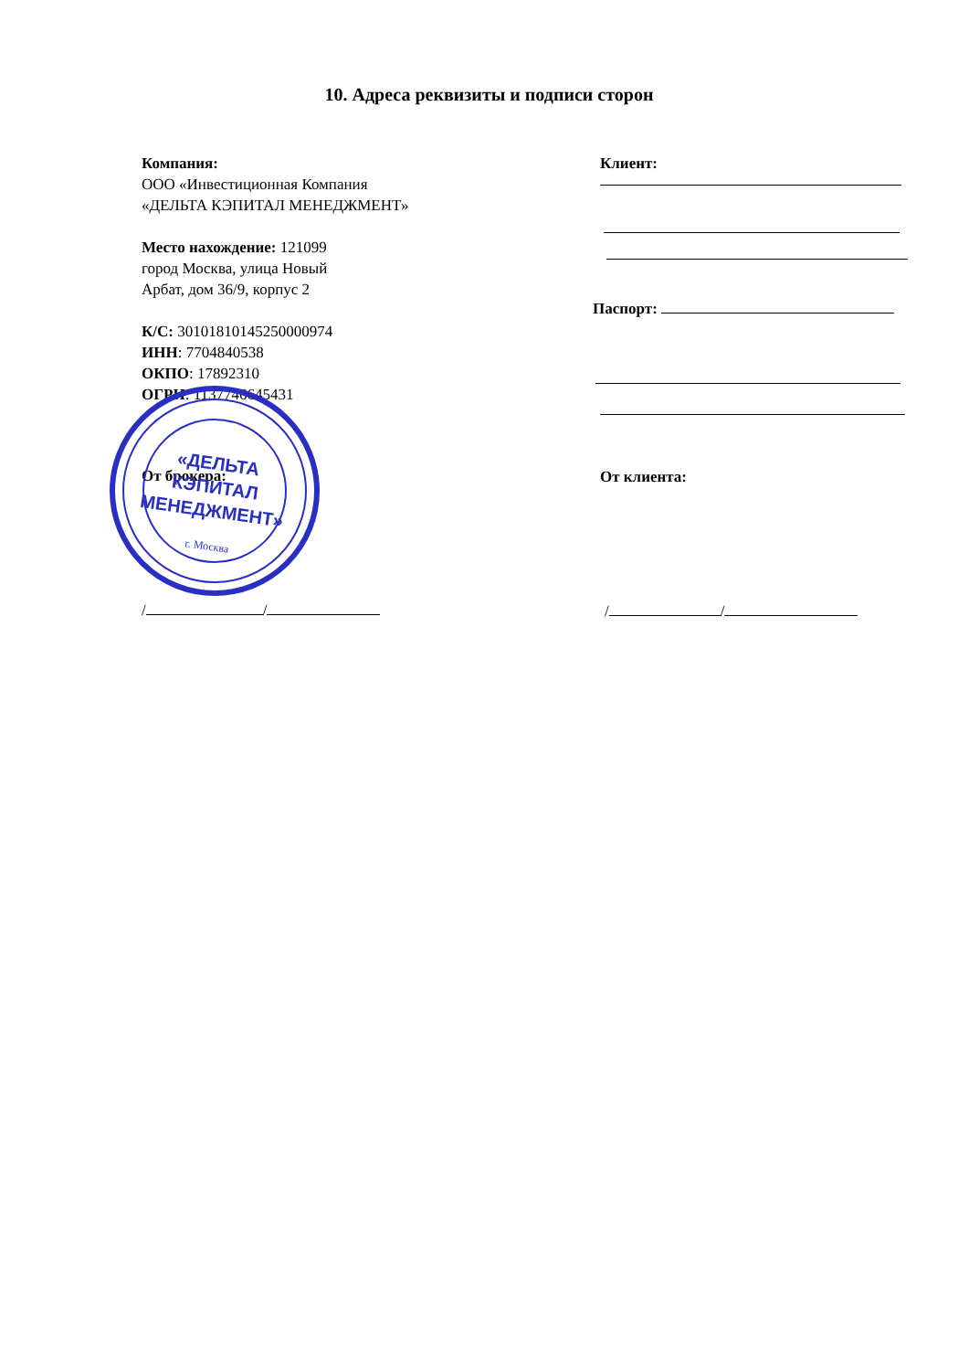10. Адреса реквизиты и подписи сторон
Компания:
ООО «Инвестиционная Компания
«ДЕЛЬТА КЭПИТАЛ МЕНЕДЖМЕНТ»
Место нахождение: 121099
город Москва, улица Новый
Арбат, дом 36/9, корпус 2
К/С: 30101810145250000974
ИНН: 7704840538
ОКПО: 17892310
ОГРН: 1137746645431
От брокера:
/ /
«ДЕЛЬТА
КЭПИТАЛ
МЕНЕДЖМЕНТ»
г. Москва
Клиент:
Паспорт:
От клиента:
/ /